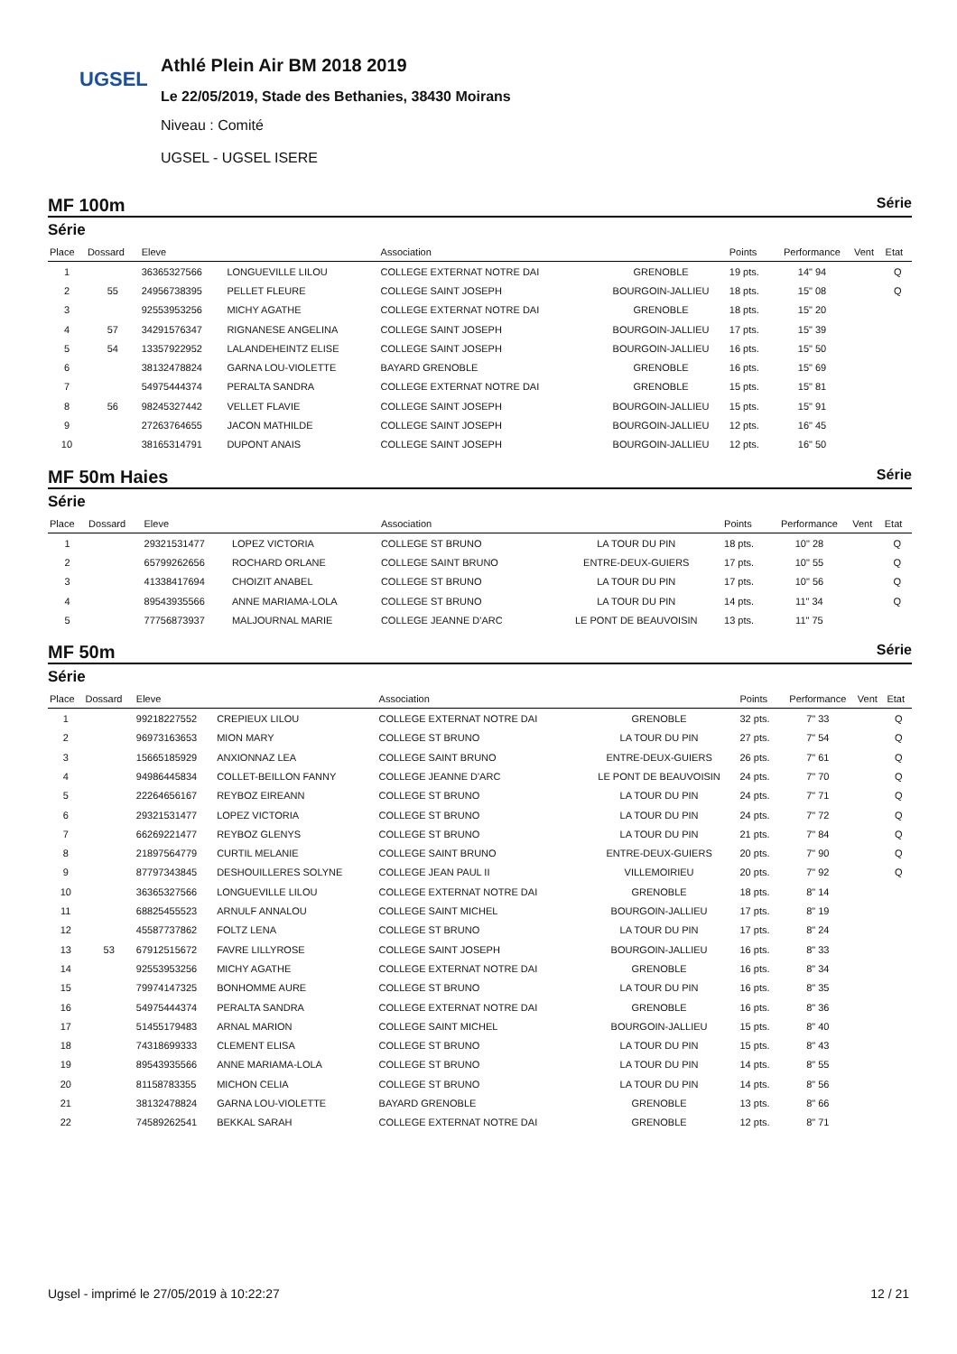UGSEL
Athlé Plein Air BM 2018 2019
Le 22/05/2019, Stade des Bethanies, 38430 Moirans
Niveau : Comité
UGSEL - UGSEL ISERE
MF 100m Série
Série
| Place | Dossard | Eleve | | Association | | Points | Performance | Vent | Etat |
| --- | --- | --- | --- | --- | --- | --- | --- | --- | --- |
| 1 | | 36365327566 | LONGUEVILLE LILOU | COLLEGE EXTERNAT NOTRE DAI | GRENOBLE | 19 pts. | 14" 94 | | Q |
| 2 | 55 | 24956738395 | PELLET FLEURE | COLLEGE SAINT JOSEPH | BOURGOIN-JALLIEU | 18 pts. | 15" 08 | | Q |
| 3 | | 92553953256 | MICHY AGATHE | COLLEGE EXTERNAT NOTRE DAI | GRENOBLE | 18 pts. | 15" 20 | | |
| 4 | 57 | 34291576347 | RIGNANESE ANGELINA | COLLEGE SAINT JOSEPH | BOURGOIN-JALLIEU | 17 pts. | 15" 39 | | |
| 5 | 54 | 13357922952 | LALANDEHEINTZ ELISE | COLLEGE SAINT JOSEPH | BOURGOIN-JALLIEU | 16 pts. | 15" 50 | | |
| 6 | | 38132478824 | GARNA LOU-VIOLETTE | BAYARD GRENOBLE | GRENOBLE | 16 pts. | 15" 69 | | |
| 7 | | 54975444374 | PERALTA SANDRA | COLLEGE EXTERNAT NOTRE DAI | GRENOBLE | 15 pts. | 15" 81 | | |
| 8 | 56 | 98245327442 | VELLET FLAVIE | COLLEGE SAINT JOSEPH | BOURGOIN-JALLIEU | 15 pts. | 15" 91 | | |
| 9 | | 27263764655 | JACON MATHILDE | COLLEGE SAINT JOSEPH | BOURGOIN-JALLIEU | 12 pts. | 16" 45 | | |
| 10 | | 38165314791 | DUPONT ANAIS | COLLEGE SAINT JOSEPH | BOURGOIN-JALLIEU | 12 pts. | 16" 50 | | |
MF 50m Haies Série
Série
| Place | Dossard | Eleve | | Association | | Points | Performance | Vent | Etat |
| --- | --- | --- | --- | --- | --- | --- | --- | --- | --- |
| 1 | | 29321531477 | LOPEZ VICTORIA | COLLEGE ST BRUNO | LA TOUR DU PIN | 18 pts. | 10" 28 | | Q |
| 2 | | 65799262656 | ROCHARD ORLANE | COLLEGE SAINT BRUNO | ENTRE-DEUX-GUIERS | 17 pts. | 10" 55 | | Q |
| 3 | | 41338417694 | CHOIZIT ANABEL | COLLEGE ST BRUNO | LA TOUR DU PIN | 17 pts. | 10" 56 | | Q |
| 4 | | 89543935566 | ANNE MARIAMA-LOLA | COLLEGE ST BRUNO | LA TOUR DU PIN | 14 pts. | 11" 34 | | Q |
| 5 | | 77756873937 | MALJOURNAL MARIE | COLLEGE JEANNE D'ARC | LE PONT DE BEAUVOISIN | 13 pts. | 11" 75 | | |
MF 50m Série
Série
| Place | Dossard | Eleve | | Association | | Points | Performance | Vent | Etat |
| --- | --- | --- | --- | --- | --- | --- | --- | --- | --- |
| 1 | | 99218227552 | CREPIEUX LILOU | COLLEGE EXTERNAT NOTRE DAI | GRENOBLE | 32 pts. | 7" 33 | | Q |
| 2 | | 96973163653 | MION MARY | COLLEGE ST BRUNO | LA TOUR DU PIN | 27 pts. | 7" 54 | | Q |
| 3 | | 15665185929 | ANXIONNAZ LEA | COLLEGE SAINT BRUNO | ENTRE-DEUX-GUIERS | 26 pts. | 7" 61 | | Q |
| 4 | | 94986445834 | COLLET-BEILLON FANNY | COLLEGE JEANNE D'ARC | LE PONT DE BEAUVOISIN | 24 pts. | 7" 70 | | Q |
| 5 | | 22264656167 | REYBOZ EIREANN | COLLEGE ST BRUNO | LA TOUR DU PIN | 24 pts. | 7" 71 | | Q |
| 6 | | 29321531477 | LOPEZ VICTORIA | COLLEGE ST BRUNO | LA TOUR DU PIN | 24 pts. | 7" 72 | | Q |
| 7 | | 66269221477 | REYBOZ GLENYS | COLLEGE ST BRUNO | LA TOUR DU PIN | 21 pts. | 7" 84 | | Q |
| 8 | | 21897564779 | CURTIL MELANIE | COLLEGE SAINT BRUNO | ENTRE-DEUX-GUIERS | 20 pts. | 7" 90 | | Q |
| 9 | | 87797343845 | DESHOUILLERES SOLYNE | COLLEGE JEAN PAUL II | VILLEMOIRIEU | 20 pts. | 7" 92 | | Q |
| 10 | | 36365327566 | LONGUEVILLE LILOU | COLLEGE EXTERNAT NOTRE DAI | GRENOBLE | 18 pts. | 8" 14 | | |
| 11 | | 68825455523 | ARNULF ANNALOU | COLLEGE SAINT MICHEL | BOURGOIN-JALLIEU | 17 pts. | 8" 19 | | |
| 12 | | 45587737862 | FOLTZ LENA | COLLEGE ST BRUNO | LA TOUR DU PIN | 17 pts. | 8" 24 | | |
| 13 | 53 | 67912515672 | FAVRE LILLYROSE | COLLEGE SAINT JOSEPH | BOURGOIN-JALLIEU | 16 pts. | 8" 33 | | |
| 14 | | 92553953256 | MICHY AGATHE | COLLEGE EXTERNAT NOTRE DAI | GRENOBLE | 16 pts. | 8" 34 | | |
| 15 | | 79974147325 | BONHOMME AURE | COLLEGE ST BRUNO | LA TOUR DU PIN | 16 pts. | 8" 35 | | |
| 16 | | 54975444374 | PERALTA SANDRA | COLLEGE EXTERNAT NOTRE DAI | GRENOBLE | 16 pts. | 8" 36 | | |
| 17 | | 51455179483 | ARNAL MARION | COLLEGE SAINT MICHEL | BOURGOIN-JALLIEU | 15 pts. | 8" 40 | | |
| 18 | | 74318699333 | CLEMENT ELISA | COLLEGE ST BRUNO | LA TOUR DU PIN | 15 pts. | 8" 43 | | |
| 19 | | 89543935566 | ANNE MARIAMA-LOLA | COLLEGE ST BRUNO | LA TOUR DU PIN | 14 pts. | 8" 55 | | |
| 20 | | 81158783355 | MICHON CELIA | COLLEGE ST BRUNO | LA TOUR DU PIN | 14 pts. | 8" 56 | | |
| 21 | | 38132478824 | GARNA LOU-VIOLETTE | BAYARD GRENOBLE | GRENOBLE | 13 pts. | 8" 66 | | |
| 22 | | 74589262541 | BEKKAL SARAH | COLLEGE EXTERNAT NOTRE DAI | GRENOBLE | 12 pts. | 8" 71 | | |
Ugsel - imprimé le 27/05/2019 à 10:22:27 12 / 21